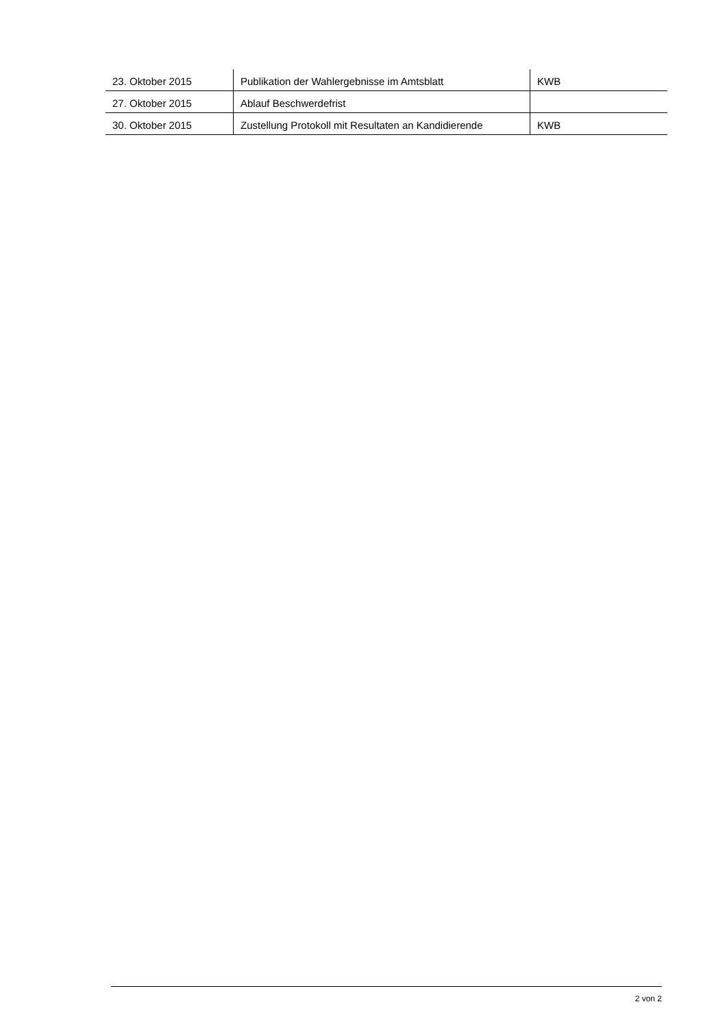| 23. Oktober 2015 | Publikation der Wahlergebnisse im Amtsblatt | KWB |
| 27. Oktober 2015 | Ablauf Beschwerdefrist | |
| 30. Oktober 2015 | Zustellung Protokoll mit Resultaten an Kandidierende | KWB |
2 von 2